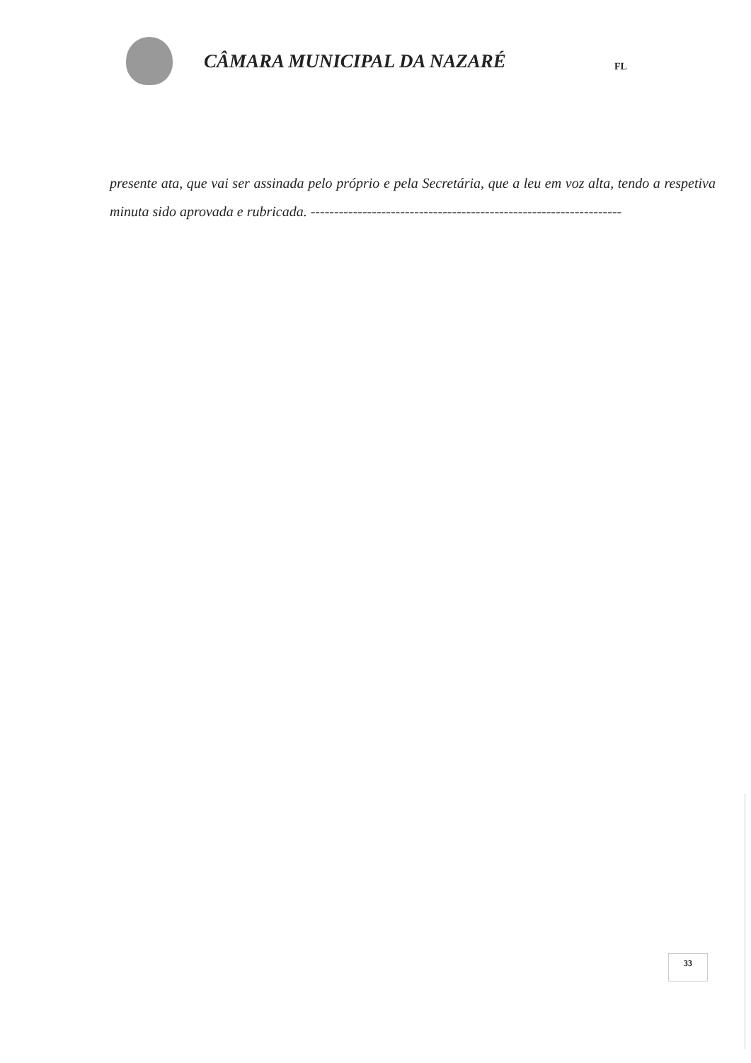CÂMARA MUNICIPAL DA NAZARÉ
FL
presente ata, que vai ser assinada pelo próprio e pela Secretária, que a leu em voz alta, tendo a respetiva minuta sido aprovada e rubricada. ------------------------------------------------------------------
33